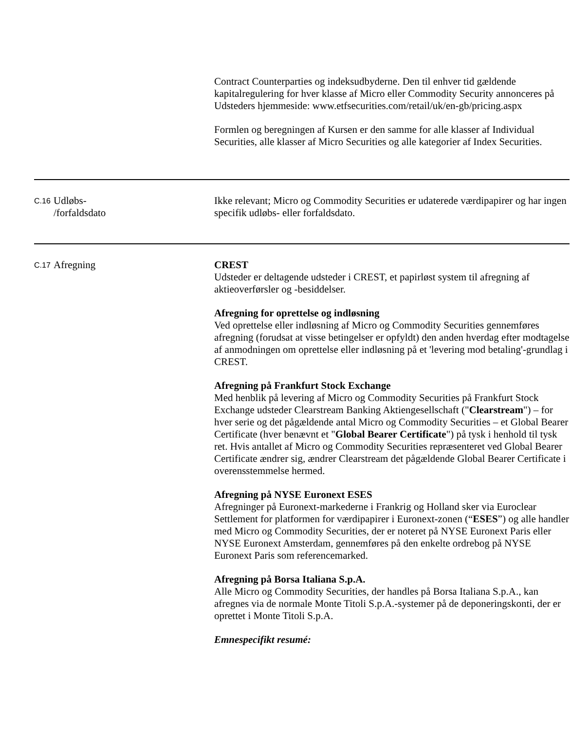| | | Contract Counterparties og indeksudbyderne. Den til enhver tid gældende kapitalregulering for hver klasse af Micro eller Commodity Security annonceres på Udsteders hjemmeside: www.etfsecurities.com/retail/uk/en-gb/pricing.aspx Formlen og beregningen af Kursen er den samme for alle klasser af Individual Securities, alle klasser af Micro Securities og alle kategorier af Index Securities. |
| C.16 | Udløbs- /forfaldsdato | Ikke relevant; Micro og Commodity Securities er udaterede værdipapirer og har ingen specifik udløbs- eller forfaldsdato. |
| C.17 | Afregning | CREST Udsteder er deltagende udsteder i CREST, et papirløst system til afregning af aktieoverførsler og -besiddelser. Afregning for oprettelse og indløsning Ved oprettelse eller indløsning af Micro og Commodity Securities gennemføres afregning (forudsat at visse betingelser er opfyldt) den anden hverdag efter modtagelse af anmodningen om oprettelse eller indløsning på et 'levering mod betaling'-grundlag i CREST. Afregning på Frankfurt Stock Exchange Med henblik på levering af Micro og Commodity Securities på Frankfurt Stock Exchange udsteder Clearstream Banking Aktiengesellschaft (" Clearstream ") – for hver serie og det pågældende antal Micro og Commodity Securities – et Global Bearer Certificate (hver benævnt et " Global Bearer Certificate ") på tysk i henhold til tysk ret. Hvis antallet af Micro og Commodity Securities repræsenteret ved Global Bearer Certificate ændrer sig, ændrer Clearstream det pågældende Global Bearer Certificate i overensstemmelse hermed. Afregning på NYSE Euronext ESES Afregninger på Euronext-markederne i Frankrig og Holland sker via Euroclear Settlement for platformen for værdipapirer i Euronext-zonen (“ ESES ”) og alle handler med Micro og Commodity Securities, der er noteret på NYSE Euronext Paris eller NYSE Euronext Amsterdam, gennemføres på den enkelte ordrebog på NYSE Euronext Paris som referencemarked. Afregning på Borsa Italiana S.p.A. Alle Micro og Commodity Securities, der handles på Borsa Italiana S.p.A., kan afregnes via de normale Monte Titoli S.p.A.-systemer på de deponeringskonti, der er oprettet i Monte Titoli S.p.A. Emnespecifikt resumé: |